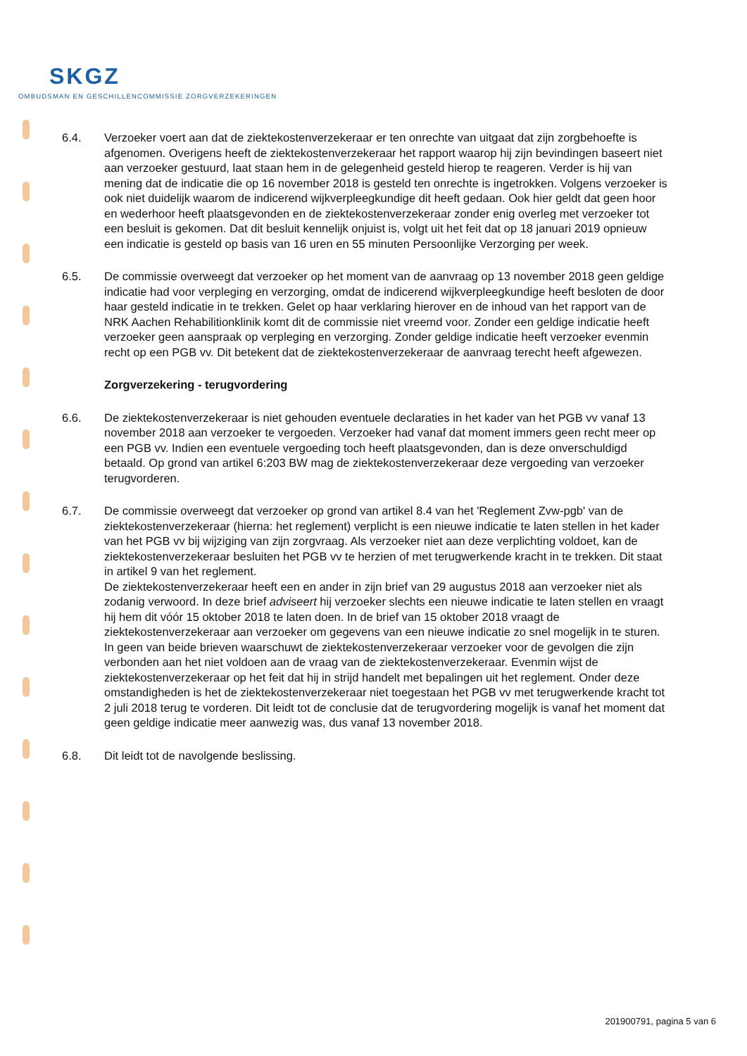SKGZ
OMBUDSMAN EN GESCHILLENCOMMISSIE ZORGVERZEKERINGEN
6.4. Verzoeker voert aan dat de ziektekostenverzekeraar er ten onrechte van uitgaat dat zijn zorgbehoefte is afgenomen. Overigens heeft de ziektekostenverzekeraar het rapport waarop hij zijn bevindingen baseert niet aan verzoeker gestuurd, laat staan hem in de gelegenheid gesteld hierop te reageren. Verder is hij van mening dat de indicatie die op 16 november 2018 is gesteld ten onrechte is ingetrokken. Volgens verzoeker is ook niet duidelijk waarom de indicerend wijkverpleegkundige dit heeft gedaan. Ook hier geldt dat geen hoor en wederhoor heeft plaatsgevonden en de ziektekostenverzekeraar zonder enig overleg met verzoeker tot een besluit is gekomen. Dat dit besluit kennelijk onjuist is, volgt uit het feit dat op 18 januari 2019 opnieuw een indicatie is gesteld op basis van 16 uren en 55 minuten Persoonlijke Verzorging per week.
6.5. De commissie overweegt dat verzoeker op het moment van de aanvraag op 13 november 2018 geen geldige indicatie had voor verpleging en verzorging, omdat de indicerend wijkverpleegkundige heeft besloten de door haar gesteld indicatie in te trekken. Gelet op haar verklaring hierover en de inhoud van het rapport van de NRK Aachen Rehabilitionklinik komt dit de commissie niet vreemd voor. Zonder een geldige indicatie heeft verzoeker geen aanspraak op verpleging en verzorging. Zonder geldige indicatie heeft verzoeker evenmin recht op een PGB vv. Dit betekent dat de ziektekostenverzekeraar de aanvraag terecht heeft afgewezen.
Zorgverzekering - terugvordering
6.6. De ziektekostenverzekeraar is niet gehouden eventuele declaraties in het kader van het PGB vv vanaf 13 november 2018 aan verzoeker te vergoeden. Verzoeker had vanaf dat moment immers geen recht meer op een PGB vv. Indien een eventuele vergoeding toch heeft plaatsgevonden, dan is deze onverschuldigd betaald. Op grond van artikel 6:203 BW mag de ziektekostenverzekeraar deze vergoeding van verzoeker terugvorderen.
6.7. De commissie overweegt dat verzoeker op grond van artikel 8.4 van het 'Reglement Zvw-pgb' van de ziektekostenverzekeraar (hierna: het reglement) verplicht is een nieuwe indicatie te laten stellen in het kader van het PGB vv bij wijziging van zijn zorgvraag. Als verzoeker niet aan deze verplichting voldoet, kan de ziektekostenverzekeraar besluiten het PGB vv te herzien of met terugwerkende kracht in te trekken. Dit staat in artikel 9 van het reglement.
De ziektekostenverzekeraar heeft een en ander in zijn brief van 29 augustus 2018 aan verzoeker niet als zodanig verwoord. In deze brief adviseert hij verzoeker slechts een nieuwe indicatie te laten stellen en vraagt hij hem dit vóór 15 oktober 2018 te laten doen. In de brief van 15 oktober 2018 vraagt de ziektekostenverzekeraar aan verzoeker om gegevens van een nieuwe indicatie zo snel mogelijk in te sturen. In geen van beide brieven waarschuwt de ziektekostenverzekeraar verzoeker voor de gevolgen die zijn verbonden aan het niet voldoen aan de vraag van de ziektekostenverzekeraar. Evenmin wijst de ziektekostenverzekeraar op het feit dat hij in strijd handelt met bepalingen uit het reglement. Onder deze omstandigheden is het de ziektekostenverzekeraar niet toegestaan het PGB vv met terugwerkende kracht tot 2 juli 2018 terug te vorderen. Dit leidt tot de conclusie dat de terugvordering mogelijk is vanaf het moment dat geen geldige indicatie meer aanwezig was, dus vanaf 13 november 2018.
6.8. Dit leidt tot de navolgende beslissing.
201900791, pagina 5 van 6